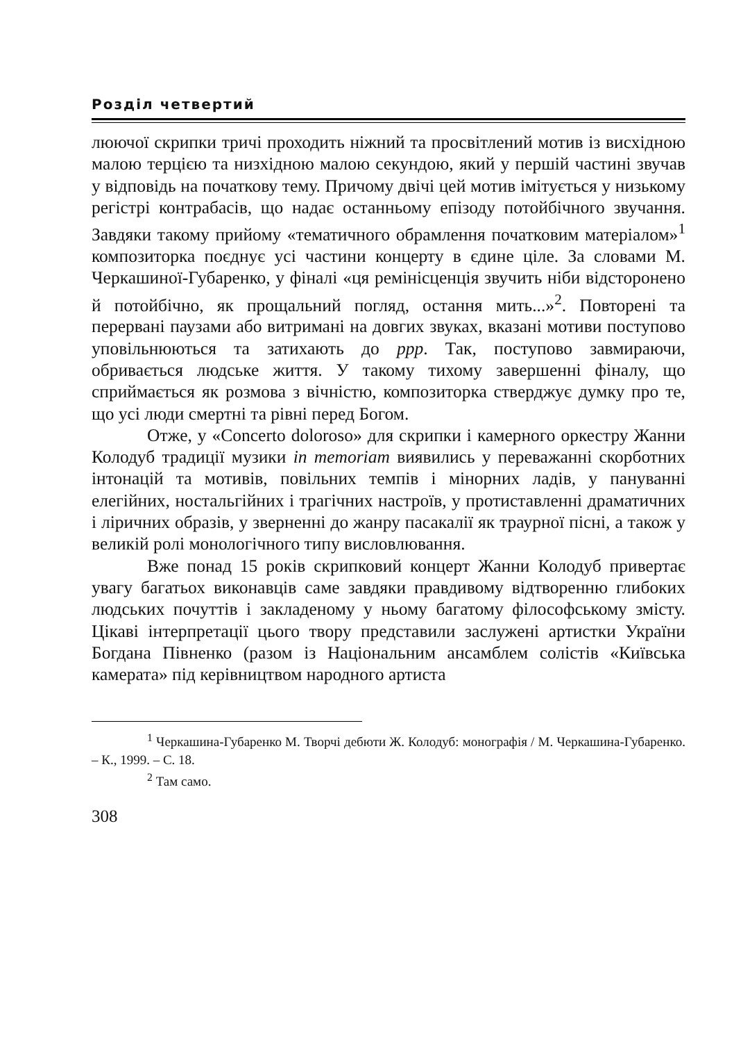Розділ четвертий
люючої скрипки тричі проходить ніжний та просвітлений мотив із висхідною малою терцією та низхідною малою секундою, який у першій частині звучав у відповідь на початкову тему. Причому двічі цей мотив імітується у низькому регістрі контрабасів, що надає останньому епізоду потойбічного звучання. Завдяки такому прийому «тематичного обрамлення початковим матеріалом»<sup>1</sup> композиторка поєднує усі частини концерту в єдине ціле. За словами М. Черкашиної-Губаренко, у фіналі «ця ремінісценція звучить ніби відсторонено й потойбічно, як прощальний погляд, остання мить...»<sup>2</sup>. Повторені та перервані паузами або витримані на довгих звуках, вказані мотиви поступово уповільнюються та затихають до ppp. Так, поступово завмираючи, обривається людське життя. У такому тихому завершенні фіналу, що сприймається як розмова з вічністю, композиторка стверджує думку про те, що усі люди смертні та рівні перед Богом.
Отже, у «Concerto doloroso» для скрипки і камерного оркестру Жанни Колодуб традиції музики in memoriam виявились у переважанні скорботних інтонацій та мотивів, повільних темпів і мінорних ладів, у пануванні елегійних, ностальгійних і трагічних настроїв, у протиставленні драматичних і ліричних образів, у зверненні до жанру пасакалії як траурної пісні, а також у великій ролі монологічного типу висловлювання.
Вже понад 15 років скрипковий концерт Жанни Колодуб привертає увагу багатьох виконавців саме завдяки правдивому відтворенню глибоких людських почуттів і закладеному у ньому багатому філософському змісту. Цікаві інтерпретації цього твору представили заслужені артистки України Богдана Півненко (разом із Національним ансамблем солістів «Київська камерата» під керівництвом народного артиста
<sup>1</sup> Черкашина-Губаренко М. Творчі дебюти Ж. Колодуб: монографія / М. Черкашина-Губаренко. – К., 1999. – С. 18.
<sup>2</sup> Там само.
308